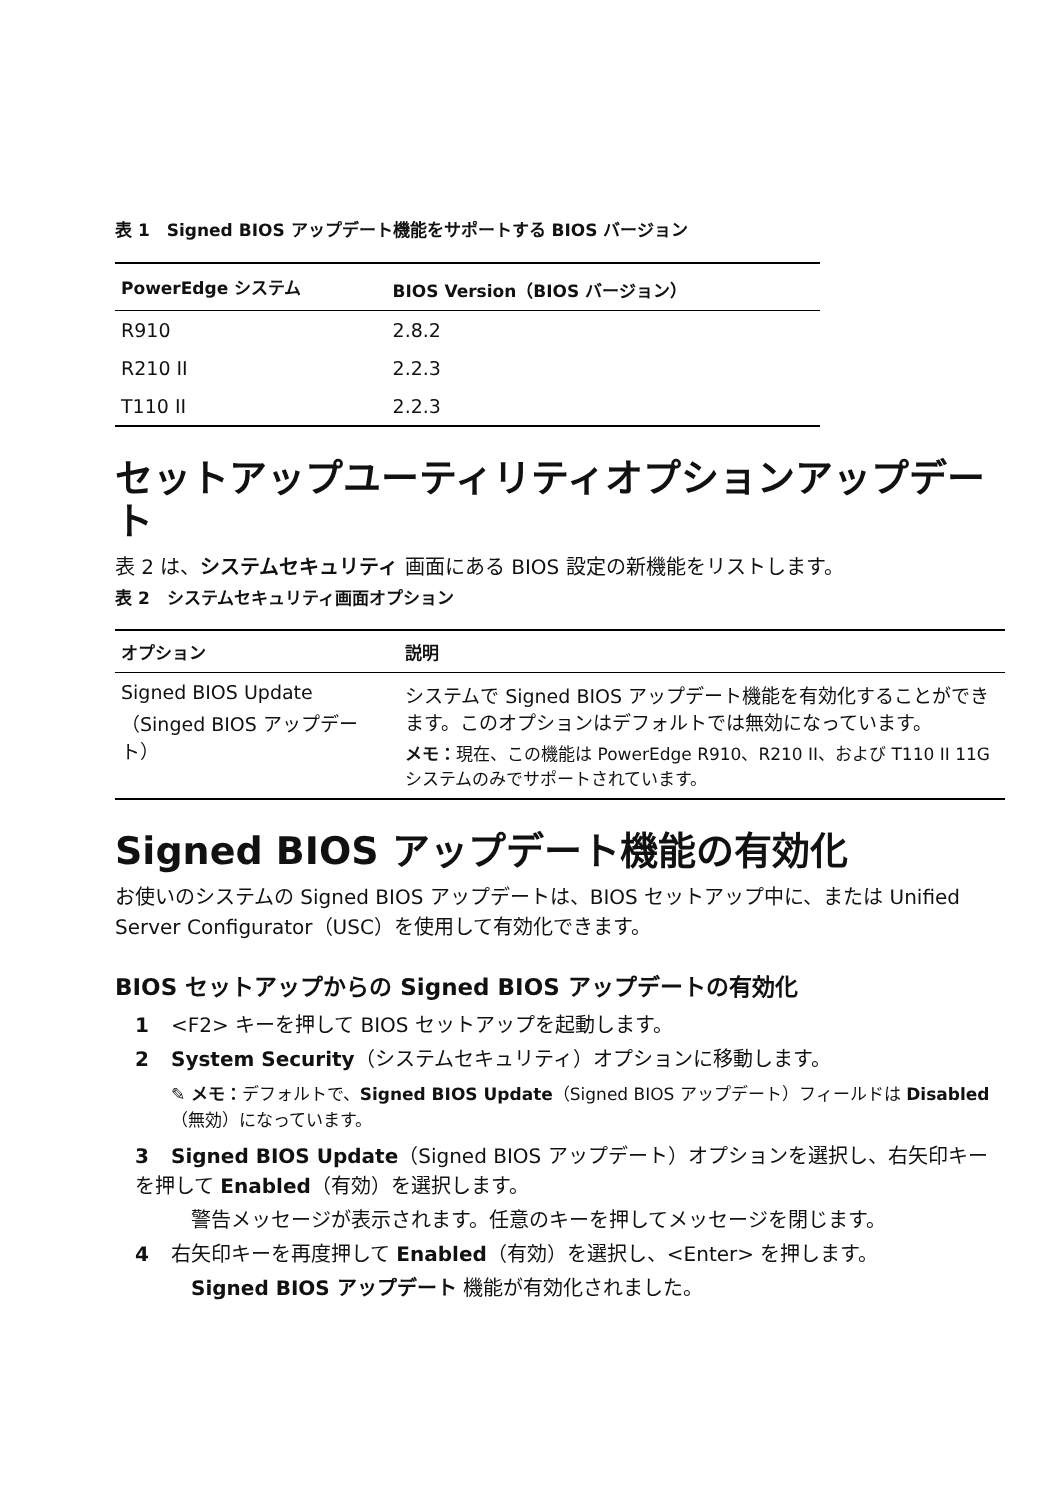表 1　Signed BIOS アップデート機能をサポートする BIOS バージョン
| PowerEdge システム | BIOS Version（BIOS バージョン） |
| --- | --- |
| R910 | 2.8.2 |
| R210 II | 2.2.3 |
| T110 II | 2.2.3 |
セットアップユーティリティオプションアップデート
表 2 は、システムセキュリティ 画面にある BIOS 設定の新機能をリストします。
表 2　システムセキュリティ画面オプション
| オプション | 説明 |
| --- | --- |
| Signed BIOS Update（Singed BIOS アップデート） | システムで Signed BIOS アップデート機能を有効化することができます。このオプションはデフォルトでは無効になっています。 メモ： 現在、この機能は PowerEdge R910、R210 II、および T110 II 11G システムのみでサポートされています。 |
Signed BIOS アップデート機能の有効化
お使いのシステムの Signed BIOS アップデートは、BIOS セットアップ中に、または Unified Server Configurator（USC）を使用して有効化できます。
BIOS セットアップからの Signed BIOS アップデートの有効化
1 <F2> キーを押して BIOS セットアップを起動します。
2 System Security（システムセキュリティ）オプションに移動します。
✎ メモ：デフォルトで、Signed BIOS Update（Signed BIOS アップデート）フィールドは Disabled（無効）になっています。
3 Signed BIOS Update（Signed BIOS アップデート）オプションを選択し、右矢印キーを押して Enabled（有効）を選択します。
警告メッセージが表示されます。任意のキーを押してメッセージを閉じます。
4 右矢印キーを再度押して Enabled（有効）を選択し、<Enter> を押します。
Signed BIOS アップデート 機能が有効化されました。